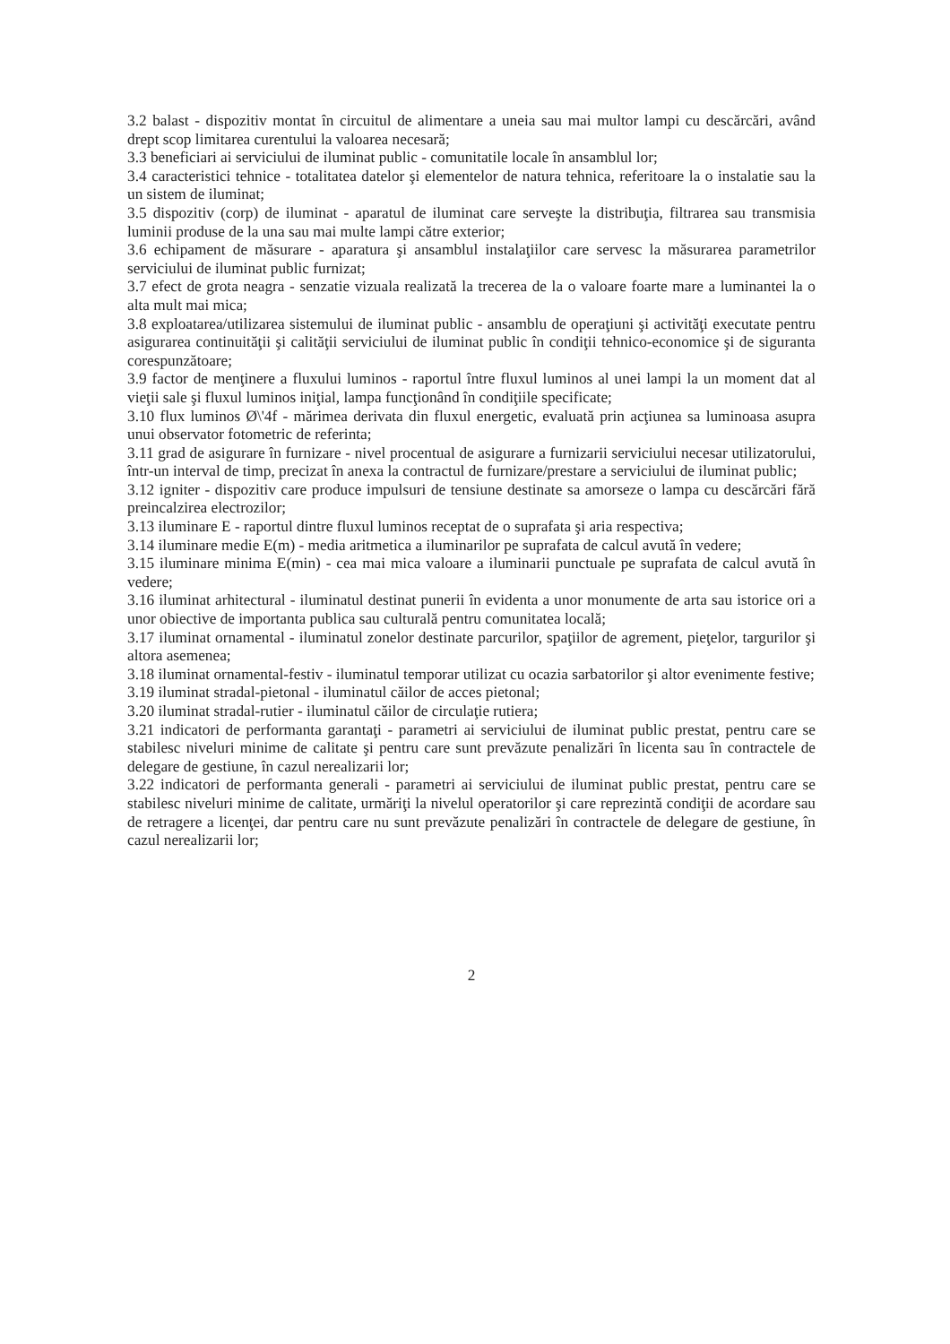3.2 balast - dispozitiv montat în circuitul de alimentare a uneia sau mai multor lampi cu descărcări, având drept scop limitarea curentului la valoarea necesară;
3.3 beneficiari ai serviciului de iluminat public - comunitatile locale în ansamblul lor;
3.4 caracteristici tehnice - totalitatea datelor şi elementelor de natura tehnica, referitoare la o instalatie sau la un sistem de iluminat;
3.5 dispozitiv (corp) de iluminat - aparatul de iluminat care serveşte la distribuţia, filtrarea sau transmisia luminii produse de la una sau mai multe lampi către exterior;
3.6 echipament de măsurare - aparatura şi ansamblul instalaţiilor care servesc la măsurarea parametrilor serviciului de iluminat public furnizat;
3.7 efect de grota neagra - senzatie vizuala realizată la trecerea de la o valoare foarte mare a luminantei la o alta mult mai mica;
3.8 exploatarea/utilizarea sistemului de iluminat public - ansamblu de operaţiuni şi activităţi executate pentru asigurarea continuităţii şi calităţii serviciului de iluminat public în condiţii tehnico-economice şi de siguranta corespunzătoare;
3.9 factor de menţinere a fluxului luminos - raportul între fluxul luminos al unei lampi la un moment dat al vieţii sale şi fluxul luminos iniţial, lampa funcţionând în condiţiile specificate;
3.10 flux luminos Ø\'4f - mărimea derivata din fluxul energetic, evaluată prin acţiunea sa luminoasa asupra unui observator fotometric de referinta;
3.11 grad de asigurare în furnizare - nivel procentual de asigurare a furnizarii serviciului necesar utilizatorului, într-un interval de timp, precizat în anexa la contractul de furnizare/prestare a serviciului de iluminat public;
3.12 igniter - dispozitiv care produce impulsuri de tensiune destinate sa amorseze o lampa cu descărcări fără preincalzirea electrozilor;
3.13 iluminare E - raportul dintre fluxul luminos receptat de o suprafata şi aria respectiva;
3.14 iluminare medie E(m) - media aritmetica a iluminarilor pe suprafata de calcul avută în vedere;
3.15 iluminare minima E(min) - cea mai mica valoare a iluminarii punctuale pe suprafata de calcul avută în vedere;
3.16 iluminat arhitectural - iluminatul destinat punerii în evidenta a unor monumente de arta sau istorice ori a unor obiective de importanta publica sau culturală pentru comunitatea locală;
3.17 iluminat ornamental - iluminatul zonelor destinate parcurilor, spaţiilor de agrement, pieţelor, targurilor şi altora asemenea;
3.18 iluminat ornamental-festiv - iluminatul temporar utilizat cu ocazia sarbatorilor şi altor evenimente festive;
3.19 iluminat stradal-pietonal - iluminatul căilor de acces pietonal;
3.20 iluminat stradal-rutier - iluminatul căilor de circulaţie rutiera;
3.21 indicatori de performanta garantaţi - parametri ai serviciului de iluminat public prestat, pentru care se stabilesc niveluri minime de calitate şi pentru care sunt prevăzute penalizări în licenta sau în contractele de delegare de gestiune, în cazul nerealizarii lor;
3.22 indicatori de performanta generali - parametri ai serviciului de iluminat public prestat, pentru care se stabilesc niveluri minime de calitate, urmăriţi la nivelul operatorilor şi care reprezintă condiţii de acordare sau de retragere a licenţei, dar pentru care nu sunt prevăzute penalizări în contractele de delegare de gestiune, în cazul nerealizarii lor;
2